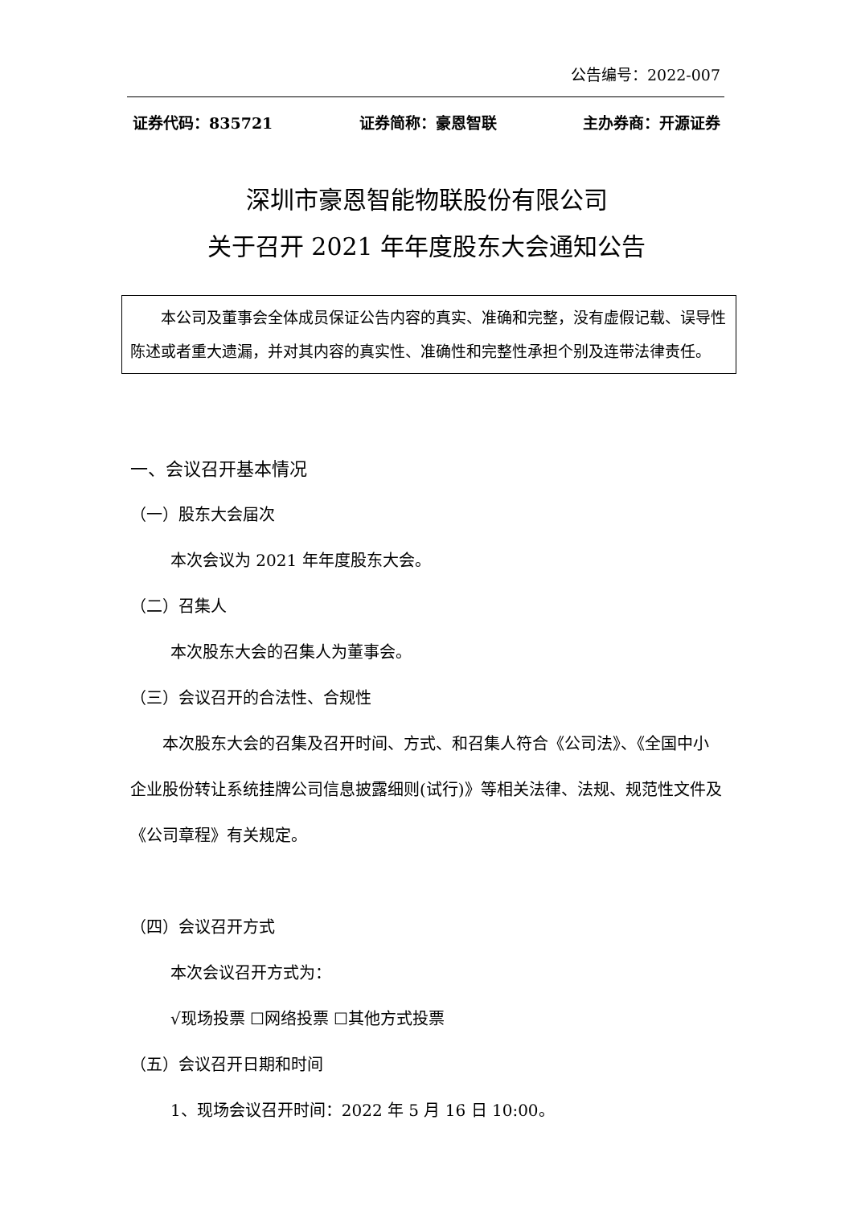公告编号：2022-007
证券代码：835721 证券简称：豪恩智联 主办券商：开源证券
深圳市豪恩智能物联股份有限公司
关于召开 2021 年年度股东大会通知公告
  本公司及董事会全体成员保证公告内容的真实、准确和完整，没有虚假记载、误导性陈述或者重大遗漏，并对其内容的真实性、准确性和完整性承担个别及连带法律责任。
一、会议召开基本情况
（一）股东大会届次
本次会议为 2021 年年度股东大会。
（二）召集人
本次股东大会的召集人为董事会。
（三）会议召开的合法性、合规性
  本次股东大会的召集及召开时间、方式、和召集人符合《公司法》、《全国中小企业股份转让系统挂牌公司信息披露细则(试行)》等相关法律、法规、规范性文件及《公司章程》有关规定。
（四）会议召开方式
本次会议召开方式为：
√现场投票 ☐网络投票 ☐其他方式投票
（五）会议召开日期和时间
1、现场会议召开时间：2022 年 5 月 16 日 10:00。